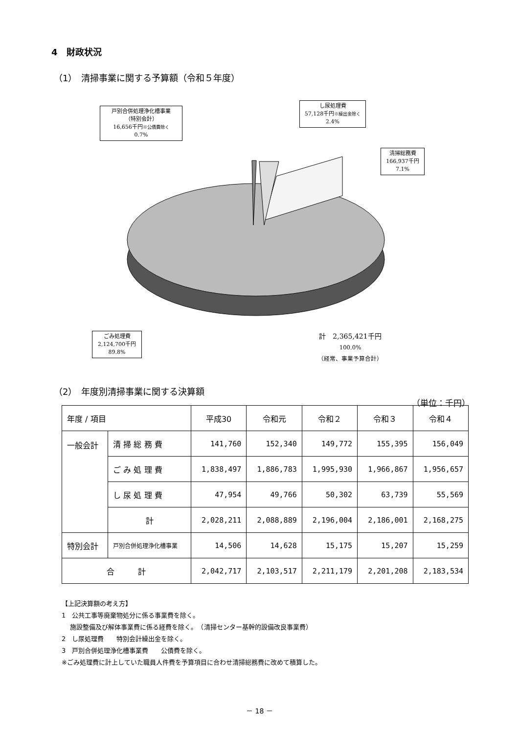4　財政状況
（1）　清掃事業に関する予算額（令和５年度）
戸別合併処理浄化槽事業
（特別会計）
16,656千円※公債費除く
0.7%
し尿処理費
57,128千円※繰出金除く
2.4%
清掃総務費
166,937千円
7.1%
ごみ処理費
2,124,700千円
89.8%
計　2,365,421千円
100.0%
（経常、事業予算合計）
（2）　年度別清掃事業に関する決算額
（単位：千円）
| 年度 / 項目 | | 平成30 | 令和元 | 令和２ | 令和３ | 令和４ |
| --- | --- | --- | --- | --- | --- | --- |
| 一般会計 | 清 掃 総 務 費 | 141,760 | 152,340 | 149,772 | 155,395 | 156,049 |
| | ご み 処 理 費 | 1,838,497 | 1,886,783 | 1,995,930 | 1,966,867 | 1,956,657 |
| | し 尿 処 理 費 | 47,954 | 49,766 | 50,302 | 63,739 | 55,569 |
| | 計 | 2,028,211 | 2,088,889 | 2,196,004 | 2,186,001 | 2,168,275 |
| 特別会計 | 戸別合併処理浄化槽事業 | 14,506 | 14,628 | 15,175 | 15,207 | 15,259 |
| 合 計 | | 2,042,717 | 2,103,517 | 2,211,179 | 2,201,208 | 2,183,534 |
【上記決算額の考え方】
1　公共工事等廃棄物処分に係る事業費を除く。
　 施設整備及び解体事業費に係る経費を除く。　（清掃センター基幹的設備改良事業費）
2　し尿処理費　　特別会計繰出金を除く。
3　戸別合併処理浄化槽事業費　　公債費を除く。
※ごみ処理費に計上していた職員人件費を予算項目に合わせ清掃総務費に改めて積算した。
－ 18 －